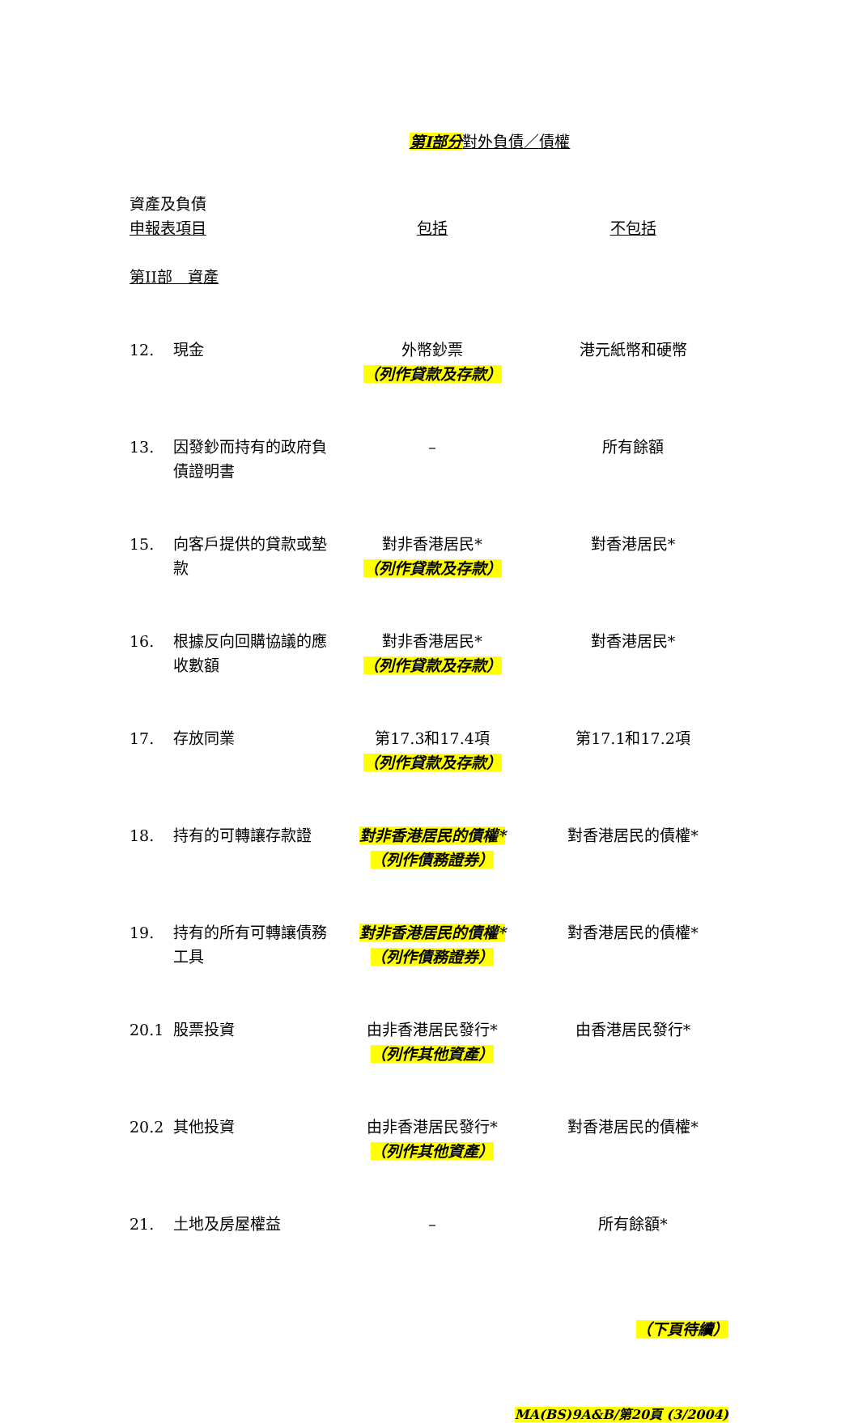第I部分對外負債／債權
| 資產及負債 申報表項目 | | 包括 | 不包括 |
| 第II部 資產 | | | |
| 12. | 現金 | 外幣鈔票 （列作貸款及存款） | 港元紙幣和硬幣 |
| 13. | 因發鈔而持有的政府負債證明書 | – | 所有餘額 |
| 15. | 向客戶提供的貸款或墊款 | 對非香港居民* （列作貸款及存款） | 對香港居民* |
| 16. | 根據反向回購協議的應收數額 | 對非香港居民* （列作貸款及存款） | 對香港居民* |
| 17. | 存放同業 | 第17.3和17.4項 （列作貸款及存款） | 第17.1和17.2項 |
| 18. | 持有的可轉讓存款證 | 對非香港居民的債權* （列作債務證券） | 對香港居民的債權* |
| 19. | 持有的所有可轉讓債務工具 | 對非香港居民的債權* （列作債務證券） | 對香港居民的債權* |
| 20.1 | 股票投資 | 由非香港居民發行* （列作其他資產） | 由香港居民發行* |
| 20.2 | 其他投資 | 由非香港居民發行* （列作其他資產） | 對香港居民的債權* |
| 21. | 土地及房屋權益 | – | 所有餘額* |
（下頁待續）
MA(BS)9A&B/第20頁 (3/2004)